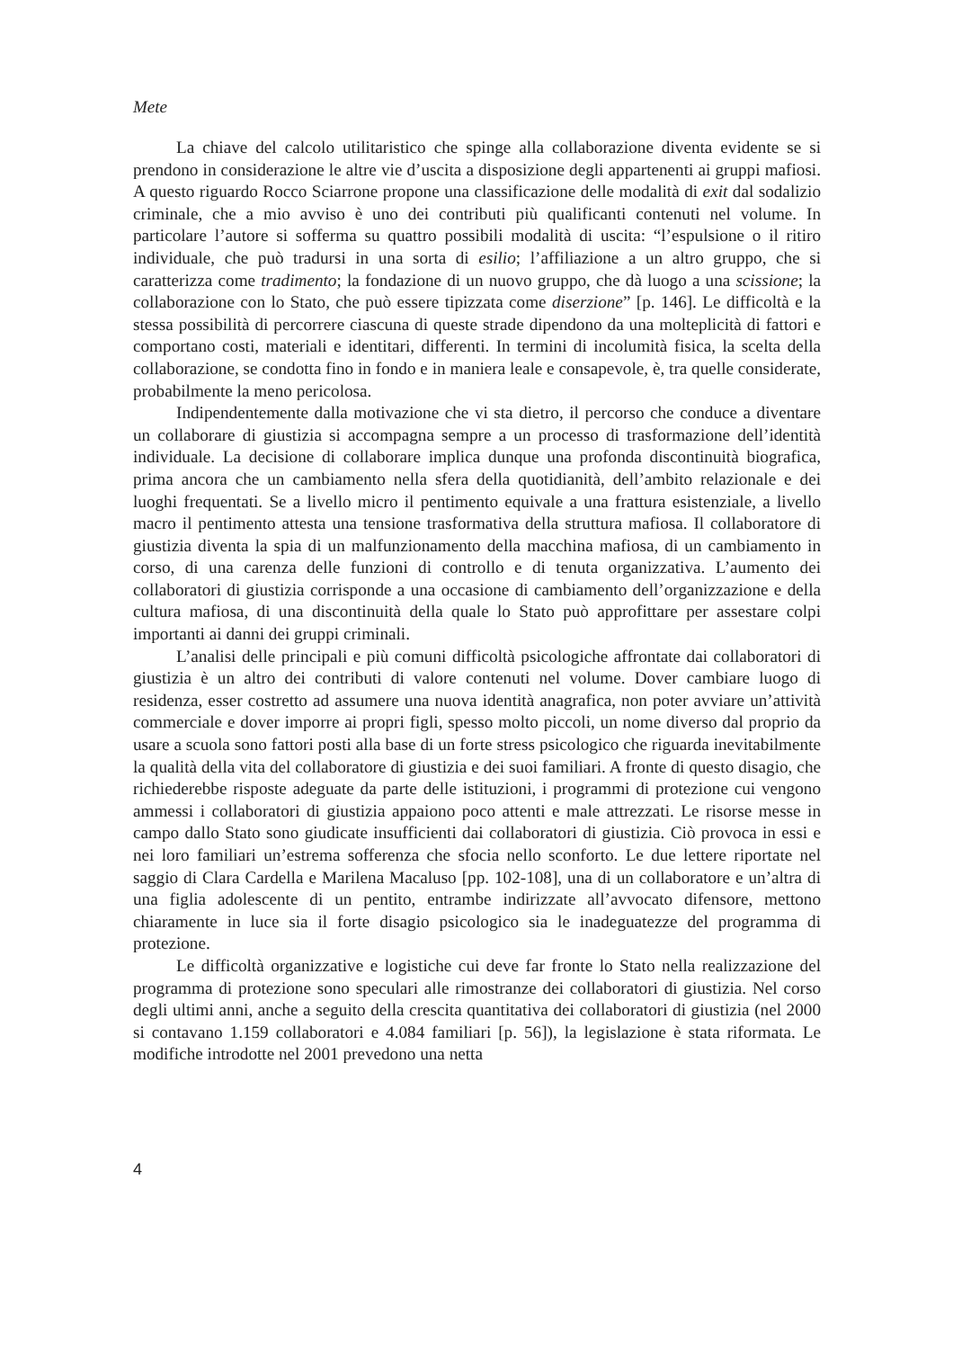Mete
La chiave del calcolo utilitaristico che spinge alla collaborazione diventa evidente se si prendono in considerazione le altre vie d’uscita a disposizione degli appartenenti ai gruppi mafiosi. A questo riguardo Rocco Sciarrone propone una classificazione delle modalità di exit dal sodalizio criminale, che a mio avviso è uno dei contributi più qualificanti contenuti nel volume. In particolare l’autore si sofferma su quattro possibili modalità di uscita: “l’espulsione o il ritiro individuale, che può tradursi in una sorta di esilio; l’affiliazione a un altro gruppo, che si caratterizza come tradimento; la fondazione di un nuovo gruppo, che dà luogo a una scissione; la collaborazione con lo Stato, che può essere tipizzata come diserzione” [p. 146]. Le difficoltà e la stessa possibilità di percorrere ciascuna di queste strade dipendono da una molteplicità di fattori e comportano costi, materiali e identitari, differenti. In termini di incolumità fisica, la scelta della collaborazione, se condotta fino in fondo e in maniera leale e consapevole, è, tra quelle considerate, probabilmente la meno pericolosa.
Indipendentemente dalla motivazione che vi sta dietro, il percorso che conduce a diventare un collaborare di giustizia si accompagna sempre a un processo di trasformazione dell’identità individuale. La decisione di collaborare implica dunque una profonda discontinuità biografica, prima ancora che un cambiamento nella sfera della quotidianità, dell’ambito relazionale e dei luoghi frequentati. Se a livello micro il pentimento equivale a una frattura esistenziale, a livello macro il pentimento attesta una tensione trasformativa della struttura mafiosa. Il collaboratore di giustizia diventa la spia di un malfunzionamento della macchina mafiosa, di un cambiamento in corso, di una carenza delle funzioni di controllo e di tenuta organizzativa. L’aumento dei collaboratori di giustizia corrisponde a una occasione di cambiamento dell’organizzazione e della cultura mafiosa, di una discontinuità della quale lo Stato può approfittare per assestare colpi importanti ai danni dei gruppi criminali.
L’analisi delle principali e più comuni difficoltà psicologiche affrontate dai collaboratori di giustizia è un altro dei contributi di valore contenuti nel volume. Dover cambiare luogo di residenza, esser costretto ad assumere una nuova identità anagrafica, non poter avviare un’attività commerciale e dover imporre ai propri figli, spesso molto piccoli, un nome diverso dal proprio da usare a scuola sono fattori posti alla base di un forte stress psicologico che riguarda inevitabilmente la qualità della vita del collaboratore di giustizia e dei suoi familiari. A fronte di questo disagio, che richiederebbe risposte adeguate da parte delle istituzioni, i programmi di protezione cui vengono ammessi i collaboratori di giustizia appaiono poco attenti e male attrezzati. Le risorse messe in campo dallo Stato sono giudicate insufficienti dai collaboratori di giustizia. Ciò provoca in essi e nei loro familiari un’estrema sofferenza che sfocia nello sconforto. Le due lettere riportate nel saggio di Clara Cardella e Marilena Macaluso [pp. 102-108], una di un collaboratore e un’altra di una figlia adolescente di un pentito, entrambe indirizzate all’avvocato difensore, mettono chiaramente in luce sia il forte disagio psicologico sia le inadeguatezze del programma di protezione.
Le difficoltà organizzative e logistiche cui deve far fronte lo Stato nella realizzazione del programma di protezione sono speculari alle rimostranze dei collaboratori di giustizia. Nel corso degli ultimi anni, anche a seguito della crescita quantitativa dei collaboratori di giustizia (nel 2000 si contavano 1.159 collaboratori e 4.084 familiari [p. 56]), la legislazione è stata riformata. Le modifiche introdotte nel 2001 prevedono una netta
4